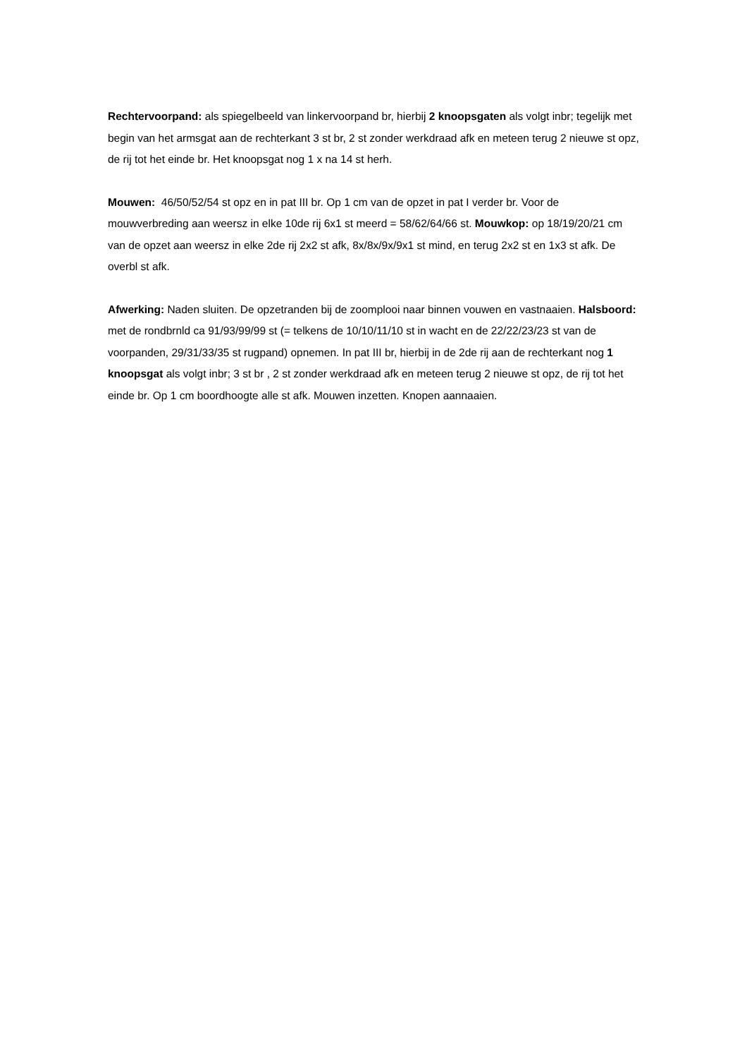Rechtervoorpand: als spiegelbeeld van linkervoorpand br, hierbij 2 knoopsgaten als volgt inbr; tegelijk met begin van het armsgat aan de rechterkant 3 st br, 2 st zonder werkdraad afk en meteen terug 2 nieuwe st opz, de rij tot het einde br. Het knoopsgat nog 1 x na 14 st herh.
Mouwen: 46/50/52/54 st opz en in pat III br. Op 1 cm van de opzet in pat I verder br. Voor de mouwverbreding aan weersz in elke 10de rij 6x1 st meerd = 58/62/64/66 st. Mouwkop: op 18/19/20/21 cm van de opzet aan weersz in elke 2de rij 2x2 st afk, 8x/8x/9x/9x1 st mind, en terug 2x2 st en 1x3 st afk. De overbl st afk.
Afwerking: Naden sluiten. De opzetranden bij de zoomplooi naar binnen vouwen en vastnaaien. Halsboord: met de rondbrnld ca 91/93/99/99 st (= telkens de 10/10/11/10 st in wacht en de 22/22/23/23 st van de voorpanden, 29/31/33/35 st rugpand) opnemen. In pat III br, hierbij in de 2de rij aan de rechterkant nog 1 knoopsgat als volgt inbr; 3 st br , 2 st zonder werkdraad afk en meteen terug 2 nieuwe st opz, de rij tot het einde br. Op 1 cm boordhoogte alle st afk. Mouwen inzetten. Knopen aannaaien.